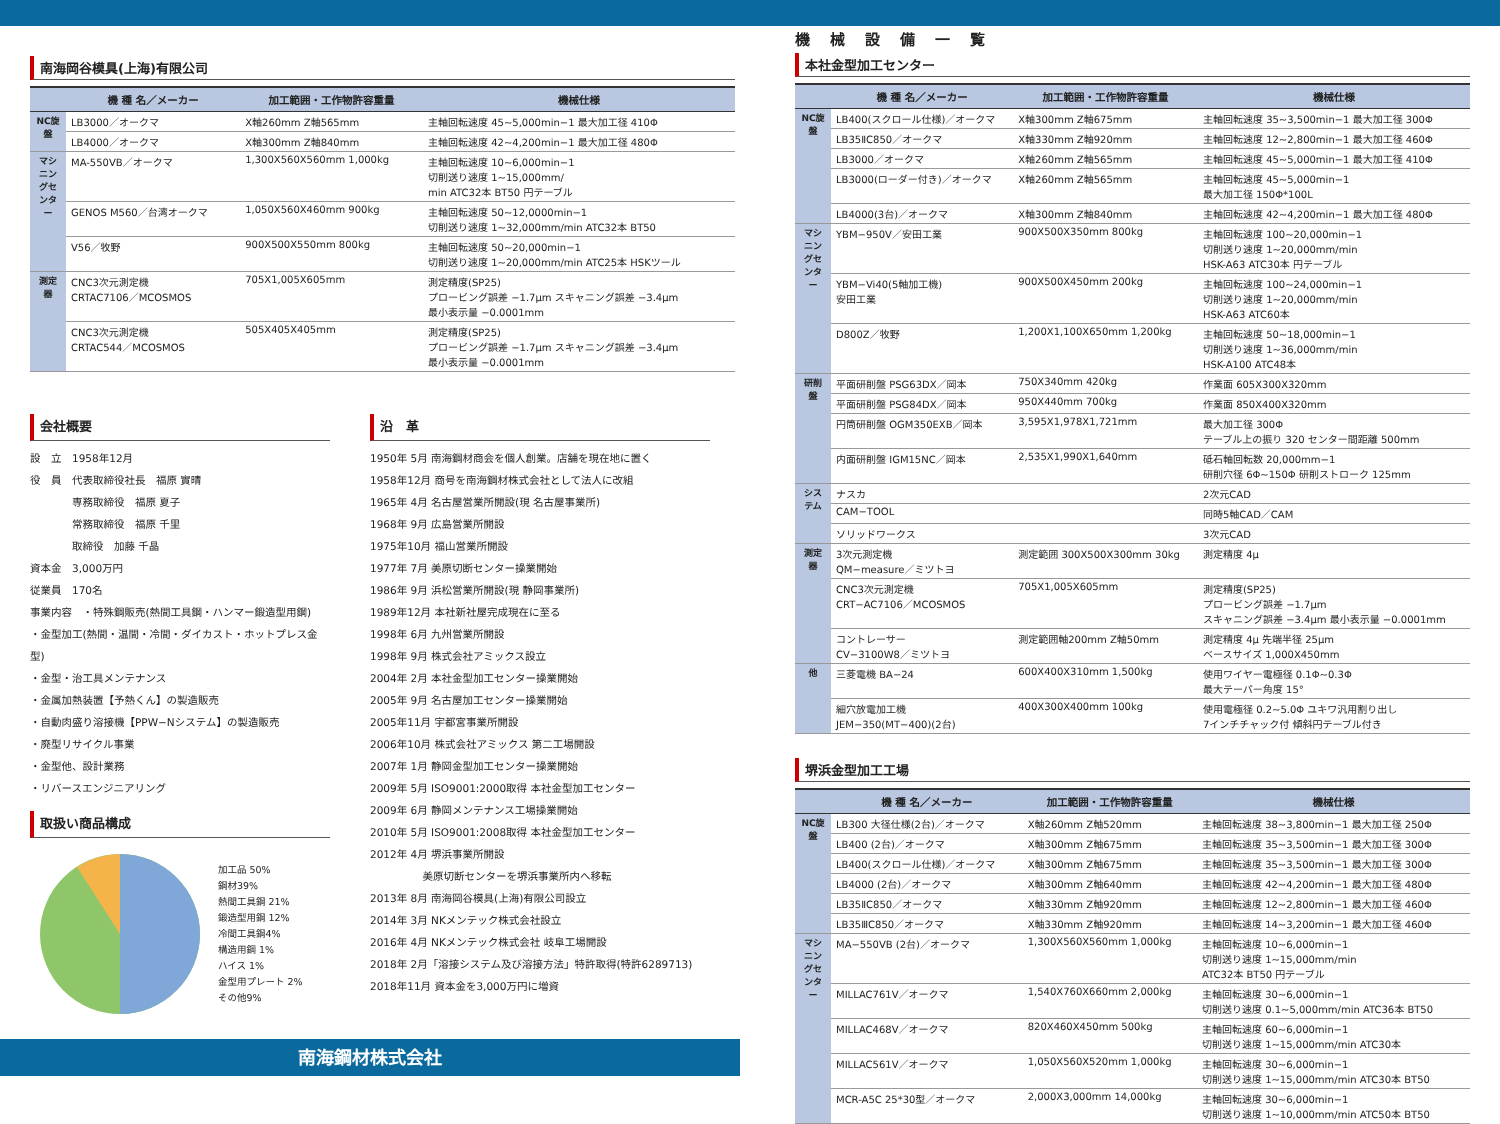南海岡谷模具(上海)有限公司
| | 機 種 名／メーカー | 加工範囲・工作物許容重量 | 機械仕様 |
| --- | --- | --- | --- |
| NC旋盤 | LB3000／オークマ | X軸260mm Z軸565mm | 主軸回転速度 45~5,000min−1 最大加工径 410Φ |
| | LB4000／オークマ | X軸300mm Z軸840mm | 主軸回転速度 42~4,200min−1 最大加工径 480Φ |
| マシニングセンター | MA-550VB／オークマ | 1,300X560X560mm 1,000kg | 主軸回転速度 10~6,000min−1 切削送り速度 1~15,000mm/ min ATC32本 BT50 円テーブル |
| | GENOS M560／台湾オークマ | 1,050X560X460mm 900kg | 主軸回転速度 50~12,0000min−1 切削送り速度 1~32,000mm/min ATC32本 BT50 |
| | V56／牧野 | 900X500X550mm 800kg | 主軸回転速度 50~20,000min−1 切削送り速度 1~20,000mm/min ATC25本 HSKツール |
| 測定器 | CNC3次元測定機 CRTAC7106／MCOSMOS | 705X1,005X605mm | 測定精度(SP25) プロービング誤差 −1.7μm スキャニング誤差 −3.4μm 最小表示量 −0.0001mm |
| | CNC3次元測定機 CRTAC544／MCOSMOS | 505X405X405mm | 測定精度(SP25) プロービング誤差 −1.7μm スキャニング誤差 −3.4μm 最小表示量 −0.0001mm |
会社概要
設　立　1958年12月
役　員　代表取締役社長　福原 實晴
　　　　専務取締役　福原 夏子
　　　　常務取締役　福原 千里
　　　　取締役　加藤 千晶
資本金　3,000万円
従業員　170名
事業内容　・特殊鋼販売(熱間工具鋼・ハンマー鍛造型用鋼)
・金型加工(熱間・温間・冷間・ダイカスト・ホットプレス金型)
・金型・治工具メンテナンス
・金属加熱装置【予熱くん】の製造販売
・自動肉盛り溶接機【PPW−Nシステム】の製造販売
・廃型リサイクル事業
・金型他、設計業務
・リバースエンジニアリング
取扱い商品構成
加工品 50%
鋼材39%
熱間工具鋼 21%
鍛造型用鋼 12%
冷間工具鋼4%
構造用鋼 1%
ハイス 1%
金型用プレート 2%
その他9%
沿　革
1950年 5月 南海鋼材商会を個人創業。店舗を現在地に置く
1958年12月 商号を南海鋼材株式会社として法人に改組
1965年 4月 名古屋営業所開設(現 名古屋事業所)
1968年 9月 広島営業所開設
1975年10月 福山営業所開設
1977年 7月 美原切断センター操業開始
1986年 9月 浜松営業所開設(現 静岡事業所)
1989年12月 本社新社屋完成現在に至る
1998年 6月 九州営業所開設
1998年 9月 株式会社アミックス設立
2004年 2月 本社金型加工センター操業開始
2005年 9月 名古屋加工センター操業開始
2005年11月 宇都宮事業所開設
2006年10月 株式会社アミックス 第二工場開設
2007年 1月 静岡金型加工センター操業開始
2009年 5月 ISO9001:2000取得 本社金型加工センター
2009年 6月 静岡メンテナンス工場操業開始
2010年 5月 ISO9001:2008取得 本社金型加工センター
2012年 4月 堺浜事業所開設
　　　　　美原切断センターを堺浜事業所内へ移転
2013年 8月 南海岡谷模具(上海)有限公司設立
2014年 3月 NKメンテック株式会社設立
2016年 4月 NKメンテック株式会社 岐阜工場開設
2018年 2月「溶接システム及び溶接方法」特許取得(特許6289713)
2018年11月 資本金を3,000万円に増資
機械設備一覧
本社金型加工センター
| | 機 種 名／メーカー | 加工範囲・工作物許容重量 | 機械仕様 |
| --- | --- | --- | --- |
| NC旋盤 | LB400(スクロール仕様)／オークマ | X軸300mm Z軸675mm | 主軸回転速度 35~3,500min−1 最大加工径 300Φ |
| | LB35ⅡC850／オークマ | X軸330mm Z軸920mm | 主軸回転速度 12~2,800min−1 最大加工径 460Φ |
| | LB3000／オークマ | X軸260mm Z軸565mm | 主軸回転速度 45~5,000min−1 最大加工径 410Φ |
| | LB3000(ローダー付き)／オークマ | X軸260mm Z軸565mm | 主軸回転速度 45~5,000min−1 最大加工径 150Φ*100L |
| | LB4000(3台)／オークマ | X軸300mm Z軸840mm | 主軸回転速度 42~4,200min−1 最大加工径 480Φ |
| マシニングセンター | YBM−950V／安田工業 | 900X500X350mm 800kg | 主軸回転速度 100~20,000min−1 切削送り速度 1~20,000mm/min HSK-A63 ATC30本 円テーブル |
| | YBM−Vi40(5軸加工機) 安田工業 | 900X500X450mm 200kg | 主軸回転速度 100~24,000min−1 切削送り速度 1~20,000mm/min HSK-A63 ATC60本 |
| | D800Z／牧野 | 1,200X1,100X650mm 1,200kg | 主軸回転速度 50~18,000min−1 切削送り速度 1~36,000mm/min HSK-A100 ATC48本 |
| 研削盤 | 平面研削盤 PSG63DX／岡本 | 750X340mm 420kg | 作業面 605X300X320mm |
| | 平面研削盤 PSG84DX／岡本 | 950X440mm 700kg | 作業面 850X400X320mm |
| | 円筒研削盤 OGM350EXB／岡本 | 3,595X1,978X1,721mm | 最大加工径 300Φ テーブル上の振り 320 センター間距離 500mm |
| | 内面研削盤 IGM15NC／岡本 | 2,535X1,990X1,640mm | 砥石軸回転数 20,000mm−1 研削穴径 6Φ~150Φ 研削ストローク 125mm |
| システム | ナスカ | | 2次元CAD |
| | CAM−TOOL | | 同時5軸CAD／CAM |
| | ソリッドワークス | | 3次元CAD |
| 測定器 | 3次元測定機 QM−measure／ミツトヨ | 測定範囲 300X500X300mm 30kg | 測定精度 4μ |
| | CNC3次元測定機 CRT−AC7106／MCOSMOS | 705X1,005X605mm | 測定精度(SP25) プロービング誤差 −1.7μm スキャニング誤差 −3.4μm 最小表示量 −0.0001mm |
| | コントレーサー CV−3100W8／ミツトヨ | 測定範囲軸200mm Z軸50mm | 測定精度 4μ 先端半径 25μm ベースサイズ 1,000X450mm |
| 他 | 三菱電機 BA−24 | 600X400X310mm 1,500kg | 使用ワイヤー電極径 0.1Φ~0.3Φ 最大テーパー角度 15° |
| | 細穴放電加工機 JEM−350(MT−400)(2台) | 400X300X400mm 100kg | 使用電極径 0.2~5.0Φ ユキワ汎用割り出し 7インチチャック付 傾斜円テーブル付き |
堺浜金型加工工場
| | 機 種 名／メーカー | 加工範囲・工作物許容重量 | 機械仕様 |
| --- | --- | --- | --- |
| NC旋盤 | LB300 大径仕様(2台)／オークマ | X軸260mm Z軸520mm | 主軸回転速度 38~3,800min−1 最大加工径 250Φ |
| | LB400 (2台)／オークマ | X軸300mm Z軸675mm | 主軸回転速度 35~3,500min−1 最大加工径 300Φ |
| | LB400(スクロール仕様)／オークマ | X軸300mm Z軸675mm | 主軸回転速度 35~3,500min−1 最大加工径 300Φ |
| | LB4000 (2台)／オークマ | X軸300mm Z軸640mm | 主軸回転速度 42~4,200min−1 最大加工径 480Φ |
| | LB35ⅡC850／オークマ | X軸330mm Z軸920mm | 主軸回転速度 12~2,800min−1 最大加工径 460Φ |
| | LB35ⅢC850／オークマ | X軸330mm Z軸920mm | 主軸回転速度 14~3,200min−1 最大加工径 460Φ |
| マシニングセンター | MA−550VB (2台)／オークマ | 1,300X560X560mm 1,000kg | 主軸回転速度 10~6,000min−1 切削送り速度 1~15,000mm/min ATC32本 BT50 円テーブル |
| | MILLAC761V／オークマ | 1,540X760X660mm 2,000kg | 主軸回転速度 30~6,000min−1 切削送り速度 0.1~5,000mm/min ATC36本 BT50 |
| | MILLAC468V／オークマ | 820X460X450mm 500kg | 主軸回転速度 60~6,000min−1 切削送り速度 1~15,000mm/min ATC30本 |
| | MILLAC561V／オークマ | 1,050X560X520mm 1,000kg | 主軸回転速度 30~6,000min−1 切削送り速度 1~15,000mm/min ATC30本 BT50 |
| | MCR-A5C 25*30型／オークマ | 2,000X3,000mm 14,000kg | 主軸回転速度 30~6,000min−1 切削送り速度 1~10,000mm/min ATC50本 BT50 |
南海鋼材株式会社